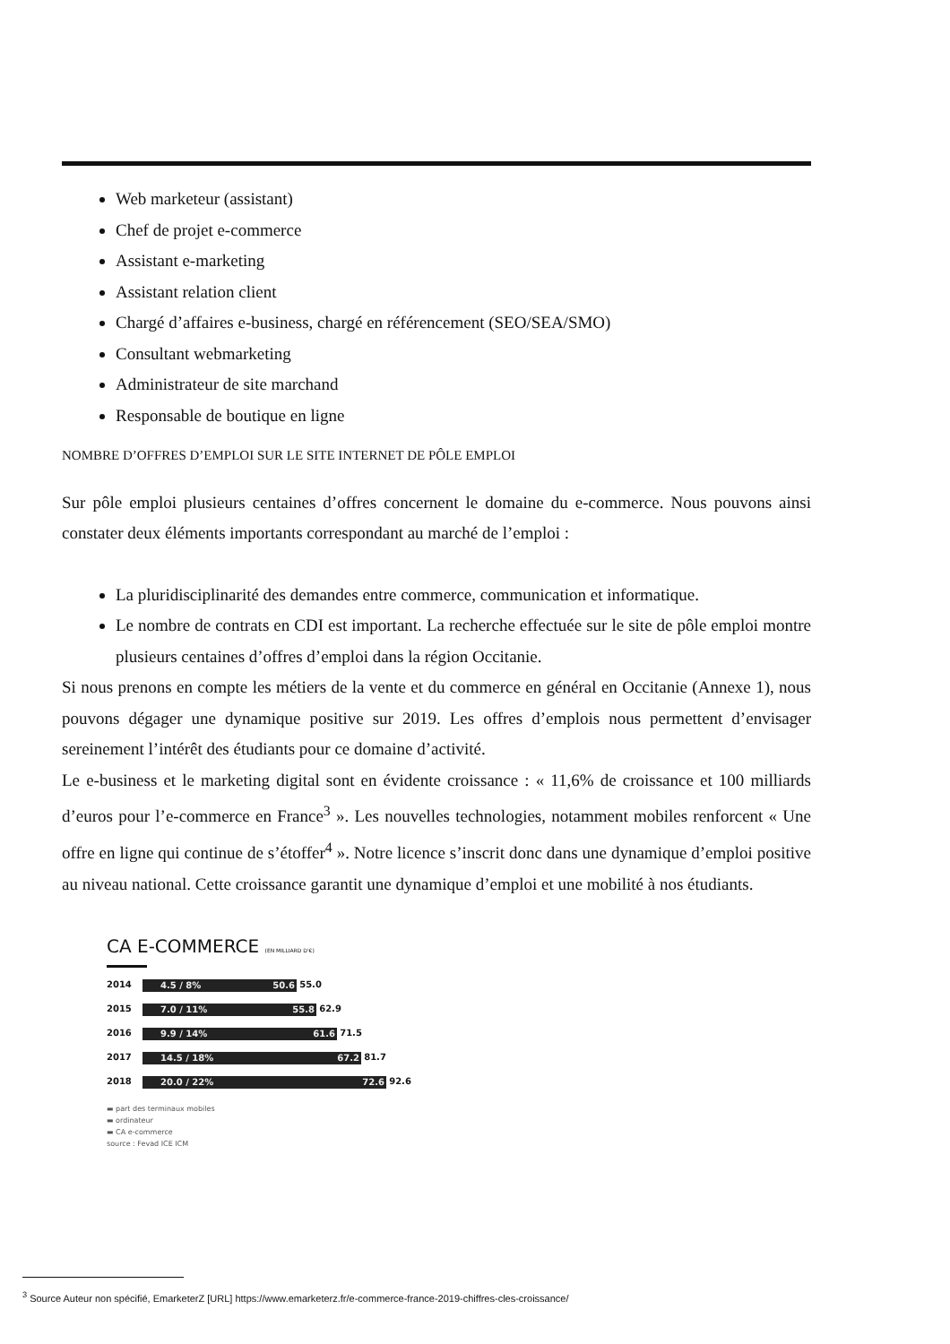Web marketeur (assistant)
Chef de projet e-commerce
Assistant e-marketing
Assistant relation client
Chargé d’affaires e-business, chargé en référencement (SEO/SEA/SMO)
Consultant webmarketing
Administrateur de site marchand
Responsable de boutique en ligne
NOMBRE D’OFFRES D’EMPLOI SUR LE SITE INTERNET DE PÔLE EMPLOI
Sur pôle emploi plusieurs centaines d’offres concernent le domaine du e-commerce. Nous pouvons ainsi constater deux éléments importants correspondant au marché de l’emploi :
La pluridisciplinarité des demandes entre commerce, communication et informatique.
Le nombre de contrats en CDI est important. La recherche effectuée sur le site de pôle emploi montre plusieurs centaines d’offres d’emploi dans la région Occitanie.
Si nous prenons en compte les métiers de la vente et du commerce en général en Occitanie (Annexe 1), nous pouvons dégager une dynamique positive sur 2019. Les offres d’emplois nous permettent d’envisager sereinement l’intérêt des étudiants pour ce domaine d’activité.
Le e-business et le marketing digital sont en évidente croissance : « 11,6% de croissance et 100 milliards d’euros pour l’e-commerce en France<sup>3</sup> ». Les nouvelles technologies, notamment mobiles renforcent « Une offre en ligne qui continue de s’étoffer<sup>4</sup> ». Notre licence s’inscrit donc dans une dynamique d’emploi positive au niveau national. Cette croissance garantit une dynamique d’emploi et une mobilité à nos étudiants.
CA E-COMMERCE (EN MILLIARD D'€)
2014 4.5 / 8% 50.6 55.0
2015 7.0 / 11% 55.8 62.9
2016 9.9 / 14% 61.6 71.5
2017 14.5 / 18% 67.2 81.7
2018 20.0 / 22% 72.6 92.6
▬ part des terminaux mobiles
▬ ordinateur
▬ CA e-commerce
source : Fevad ICE ICM
<sup>3</sup> Source Auteur non spécifié, EmarketerZ [URL] https://www.emarketerz.fr/e-commerce-france-2019-chiffres-cles-croissance/